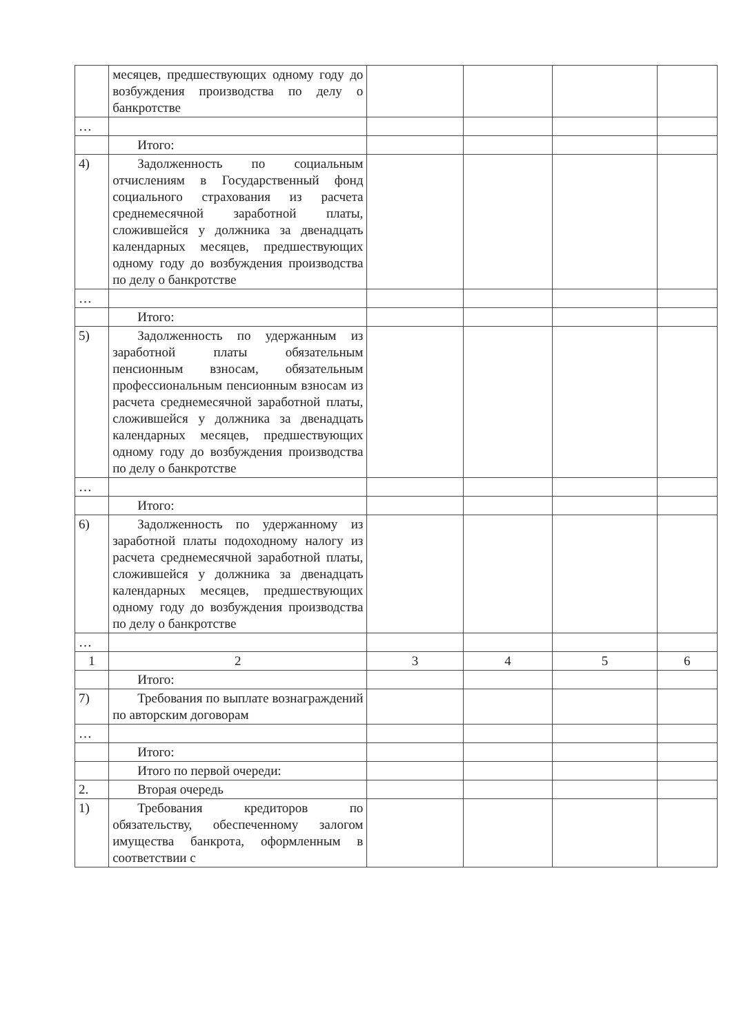| | месяцев, предшествующих одному году до возбуждения производства по делу о банкротстве | | | | |
| … | | | | | |
| | Итого: | | | | |
| 4) | Задолженность по социальным отчислениям в Государственный фонд социального страхования из расчета среднемесячной заработной платы, сложившейся у должника за двенадцать календарных месяцев, предшествующих одному году до возбуждения производства по делу о банкротстве | | | | |
| … | | | | | |
| | Итого: | | | | |
| 5) | Задолженность по удержанным из заработной платы обязательным пенсионным взносам, обязательным профессиональным пенсионным взносам из расчета среднемесячной заработной платы, сложившейся у должника за двенадцать календарных месяцев, предшествующих одному году до возбуждения производства по делу о банкротстве | | | | |
| … | | | | | |
| | Итого: | | | | |
| 6) | Задолженность по удержанному из заработной платы подоходному налогу из расчета среднемесячной заработной платы, сложившейся у должника за двенадцать календарных месяцев, предшествующих одному году до возбуждения производства по делу о банкротстве | | | | |
| … | | | | | |
| 1 | 2 | 3 | 4 | 5 | 6 |
| | Итого: | | | | |
| 7) | Требования по выплате вознаграждений по авторским договорам | | | | |
| … | | | | | |
| | Итого: | | | | |
| | Итого по первой очереди: | | | | |
| 2. | Вторая очередь | | | | |
| 1) | Требования кредиторов по обязательству, обеспеченному залогом имущества банкрота, оформленным в соответствии с | | | | |